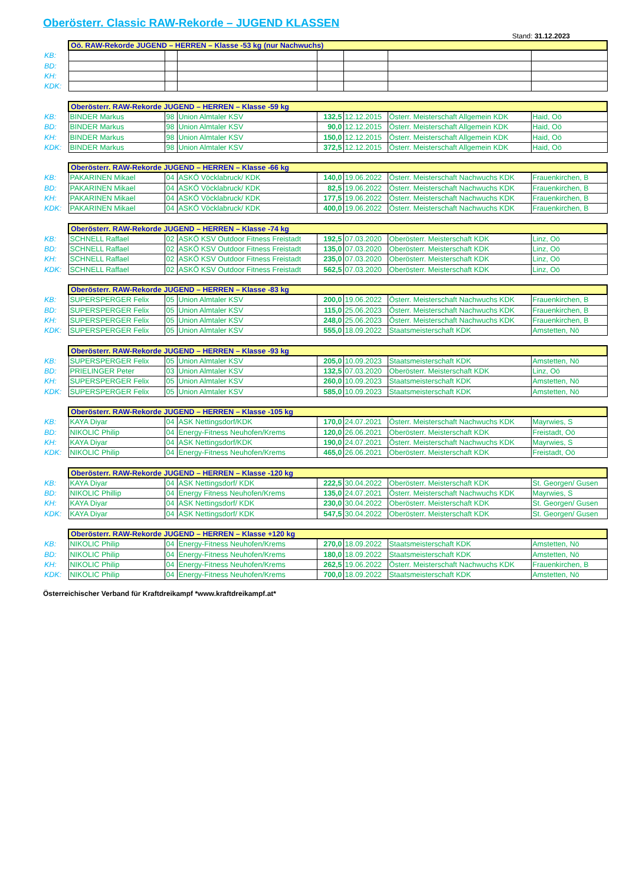Oberösterr. Classic RAW-Rekorde – JUGEND KLASSEN
Stand: 31.12.2023
| | Oö. RAW-Rekorde JUGEND – HERREN – Klasse -53 kg (nur Nachwuchs) | | | | | | |
| KB: | | | | | | | |
| BD: | | | | | | | |
| KH: | | | | | | | |
| KDK: | | | | | | | |
| | Oberösterr. RAW-Rekorde JUGEND – HERREN – Klasse -59 kg | | | | | | |
| KB: | BINDER Markus | 98 | Union Almtaler KSV | 132,5 | 12.12.2015 | Österr. Meisterschaft Allgemein KDK | Haid, Oö |
| BD: | BINDER Markus | 98 | Union Almtaler KSV | 90,0 | 12.12.2015 | Österr. Meisterschaft Allgemein KDK | Haid, Oö |
| KH: | BINDER Markus | 98 | Union Almtaler KSV | 150,0 | 12.12.2015 | Österr. Meisterschaft Allgemein KDK | Haid, Oö |
| KDK: | BINDER Markus | 98 | Union Almtaler KSV | 372,5 | 12.12.2015 | Österr. Meisterschaft Allgemein KDK | Haid, Oö |
| | Oberösterr. RAW-Rekorde JUGEND – HERREN – Klasse -66 kg | | | | | | |
| KB: | PAKARINEN Mikael | 04 | ASKÖ Vöcklabruck/ KDK | 140,0 | 19.06.2022 | Österr. Meisterschaft Nachwuchs KDK | Frauenkirchen, B |
| BD: | PAKARINEN Mikael | 04 | ASKÖ Vöcklabruck/ KDK | 82,5 | 19.06.2022 | Österr. Meisterschaft Nachwuchs KDK | Frauenkirchen, B |
| KH: | PAKARINEN Mikael | 04 | ASKÖ Vöcklabruck/ KDK | 177,5 | 19.06.2022 | Österr. Meisterschaft Nachwuchs KDK | Frauenkirchen, B |
| KDK: | PAKARINEN Mikael | 04 | ASKÖ Vöcklabruck/ KDK | 400,0 | 19.06.2022 | Österr. Meisterschaft Nachwuchs KDK | Frauenkirchen, B |
| | Oberösterr. RAW-Rekorde JUGEND – HERREN – Klasse -74 kg | | | | | | |
| KB: | SCHNELL Raffael | 02 | ASKÖ KSV Outdoor Fitness Freistadt | 192,5 | 07.03.2020 | Oberösterr. Meisterschaft KDK | Linz, Oö |
| BD: | SCHNELL Raffael | 02 | ASKÖ KSV Outdoor Fitness Freistadt | 135,0 | 07.03.2020 | Oberösterr. Meisterschaft KDK | Linz, Oö |
| KH: | SCHNELL Raffael | 02 | ASKÖ KSV Outdoor Fitness Freistadt | 235,0 | 07.03.2020 | Oberösterr. Meisterschaft KDK | Linz, Oö |
| KDK: | SCHNELL Raffael | 02 | ASKÖ KSV Outdoor Fitness Freistadt | 562,5 | 07.03.2020 | Oberösterr. Meisterschaft KDK | Linz, Oö |
| | Oberösterr. RAW-Rekorde JUGEND – HERREN – Klasse -83 kg | | | | | | |
| KB: | SUPERSPERGER Felix | 05 | Union Almtaler KSV | 200,0 | 19.06.2022 | Österr. Meisterschaft Nachwuchs KDK | Frauenkirchen, B |
| BD: | SUPERSPERGER Felix | 05 | Union Almtaler KSV | 115,0 | 25.06.2023 | Österr. Meisterschaft Nachwuchs KDK | Frauenkirchen, B |
| KH: | SUPERSPERGER Felix | 05 | Union Almtaler KSV | 248,0 | 25.06.2023 | Österr. Meisterschaft Nachwuchs KDK | Frauenkirchen, B |
| KDK: | SUPERSPERGER Felix | 05 | Union Almtaler KSV | 555,0 | 18.09.2022 | Staatsmeisterschaft KDK | Amstetten, Nö |
| | Oberösterr. RAW-Rekorde JUGEND – HERREN – Klasse -93 kg | | | | | | |
| KB: | SUPERSPERGER Felix | 05 | Union Almtaler KSV | 205,0 | 10.09.2023 | Staatsmeisterschaft KDK | Amstetten, Nö |
| BD: | PRIELINGER Peter | 03 | Union Almtaler KSV | 132,5 | 07.03.2020 | Oberösterr. Meisterschaft KDK | Linz, Oö |
| KH: | SUPERSPERGER Felix | 05 | Union Almtaler KSV | 260,0 | 10.09.2023 | Staatsmeisterschaft KDK | Amstetten, Nö |
| KDK: | SUPERSPERGER Felix | 05 | Union Almtaler KSV | 585,0 | 10.09.2023 | Staatsmeisterschaft KDK | Amstetten, Nö |
| | Oberösterr. RAW-Rekorde JUGEND – HERREN – Klasse -105 kg | | | | | | |
| KB: | KAYA Diyar | 04 | ASK Nettingsdorf/KDK | 170,0 | 24.07.2021 | Österr. Meisterschaft Nachwuchs KDK | Mayrwies, S |
| BD: | NIKOLIC Philip | 04 | Energy-Fitness Neuhofen/Krems | 120,0 | 26.06.2021 | Oberösterr. Meisterschaft KDK | Freistadt, Oö |
| KH: | KAYA Diyar | 04 | ASK Nettingsdorf/KDK | 190,0 | 24.07.2021 | Österr. Meisterschaft Nachwuchs KDK | Mayrwies, S |
| KDK: | NIKOLIC Philip | 04 | Energy-Fitness Neuhofen/Krems | 465,0 | 26.06.2021 | Oberösterr. Meisterschaft KDK | Freistadt, Oö |
| | Oberösterr. RAW-Rekorde JUGEND – HERREN – Klasse -120 kg | | | | | | |
| KB: | KAYA Diyar | 04 | ASK Nettingsdorf/ KDK | 222,5 | 30.04.2022 | Oberösterr. Meisterschaft KDK | St. Georgen/ Gusen |
| BD: | NIKOLIC Phillip | 04 | Energy Fitness Neuhofen/Krems | 135,0 | 24.07.2021 | Österr. Meisterschaft Nachwuchs KDK | Mayrwies, S |
| KH: | KAYA Diyar | 04 | ASK Nettingsdorf/ KDK | 230,0 | 30.04.2022 | Oberösterr. Meisterschaft KDK | St. Georgen/ Gusen |
| KDK: | KAYA Diyar | 04 | ASK Nettingsdorf/ KDK | 547,5 | 30.04.2022 | Oberösterr. Meisterschaft KDK | St. Georgen/ Gusen |
| | Oberösterr. RAW-Rekorde JUGEND – HERREN – Klasse +120 kg | | | | | | |
| KB: | NIKOLIC Philip | 04 | Energy-Fitness Neuhofen/Krems | 270,0 | 18.09.2022 | Staatsmeisterschaft KDK | Amstetten, Nö |
| BD: | NIKOLIC Philip | 04 | Energy-Fitness Neuhofen/Krems | 180,0 | 18.09.2022 | Staatsmeisterschaft KDK | Amstetten, Nö |
| KH: | NIKOLIC Philip | 04 | Energy-Fitness Neuhofen/Krems | 262,5 | 19.06.2022 | Österr. Meisterschaft Nachwuchs KDK | Frauenkirchen, B |
| KDK: | NIKOLIC Philip | 04 | Energy-Fitness Neuhofen/Krems | 700,0 | 18.09.2022 | Staatsmeisterschaft KDK | Amstetten, Nö |
Österreichischer Verband für Kraftdreikampf *www.kraftdreikampf.at*